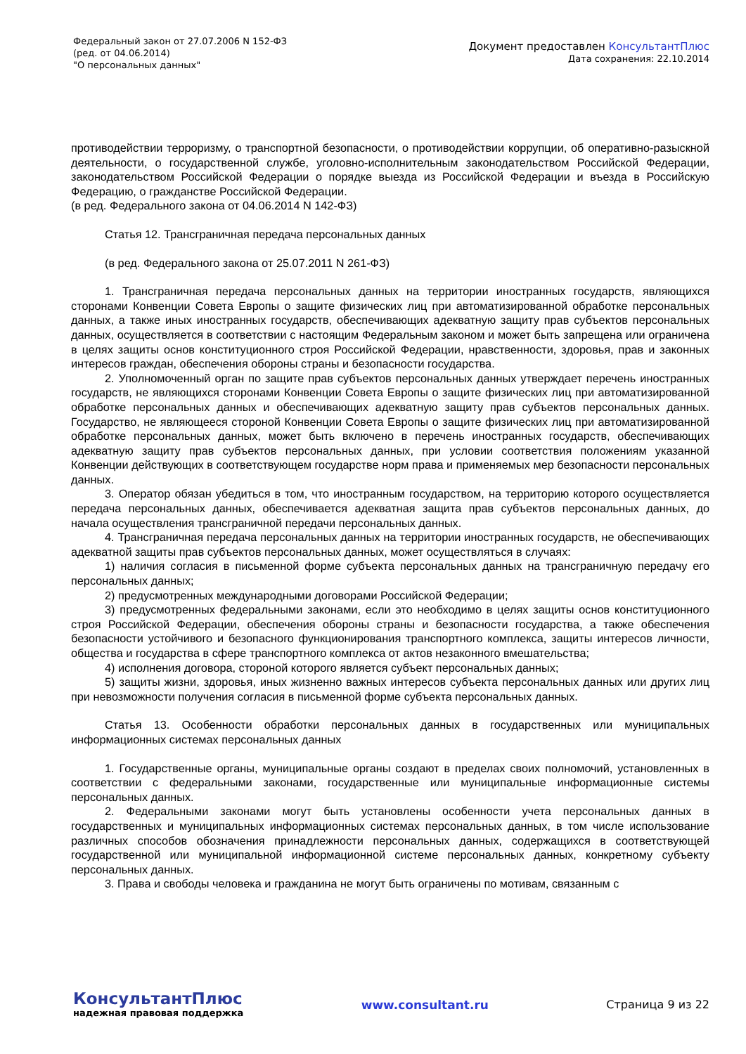Федеральный закон от 27.07.2006 N 152-ФЗ
(ред. от 04.06.2014)
"О персональных данных"
Документ предоставлен КонсультантПлюс
Дата сохранения: 22.10.2014
противодействии терроризму, о транспортной безопасности, о противодействии коррупции, об оперативно-разыскной деятельности, о государственной службе, уголовно-исполнительным законодательством Российской Федерации, законодательством Российской Федерации о порядке выезда из Российской Федерации и въезда в Российскую Федерацию, о гражданстве Российской Федерации.
(в ред. Федерального закона от 04.06.2014 N 142-ФЗ)
Статья 12. Трансграничная передача персональных данных
(в ред. Федерального закона от 25.07.2011 N 261-ФЗ)
1. Трансграничная передача персональных данных на территории иностранных государств, являющихся сторонами Конвенции Совета Европы о защите физических лиц при автоматизированной обработке персональных данных, а также иных иностранных государств, обеспечивающих адекватную защиту прав субъектов персональных данных, осуществляется в соответствии с настоящим Федеральным законом и может быть запрещена или ограничена в целях защиты основ конституционного строя Российской Федерации, нравственности, здоровья, прав и законных интересов граждан, обеспечения обороны страны и безопасности государства.
2. Уполномоченный орган по защите прав субъектов персональных данных утверждает перечень иностранных государств, не являющихся сторонами Конвенции Совета Европы о защите физических лиц при автоматизированной обработке персональных данных и обеспечивающих адекватную защиту прав субъектов персональных данных. Государство, не являющееся стороной Конвенции Совета Европы о защите физических лиц при автоматизированной обработке персональных данных, может быть включено в перечень иностранных государств, обеспечивающих адекватную защиту прав субъектов персональных данных, при условии соответствия положениям указанной Конвенции действующих в соответствующем государстве норм права и применяемых мер безопасности персональных данных.
3. Оператор обязан убедиться в том, что иностранным государством, на территорию которого осуществляется передача персональных данных, обеспечивается адекватная защита прав субъектов персональных данных, до начала осуществления трансграничной передачи персональных данных.
4. Трансграничная передача персональных данных на территории иностранных государств, не обеспечивающих адекватной защиты прав субъектов персональных данных, может осуществляться в случаях:
1) наличия согласия в письменной форме субъекта персональных данных на трансграничную передачу его персональных данных;
2) предусмотренных международными договорами Российской Федерации;
3) предусмотренных федеральными законами, если это необходимо в целях защиты основ конституционного строя Российской Федерации, обеспечения обороны страны и безопасности государства, а также обеспечения безопасности устойчивого и безопасного функционирования транспортного комплекса, защиты интересов личности, общества и государства в сфере транспортного комплекса от актов незаконного вмешательства;
4) исполнения договора, стороной которого является субъект персональных данных;
5) защиты жизни, здоровья, иных жизненно важных интересов субъекта персональных данных или других лиц при невозможности получения согласия в письменной форме субъекта персональных данных.
Статья 13. Особенности обработки персональных данных в государственных или муниципальных информационных системах персональных данных
1. Государственные органы, муниципальные органы создают в пределах своих полномочий, установленных в соответствии с федеральными законами, государственные или муниципальные информационные системы персональных данных.
2. Федеральными законами могут быть установлены особенности учета персональных данных в государственных и муниципальных информационных системах персональных данных, в том числе использование различных способов обозначения принадлежности персональных данных, содержащихся в соответствующей государственной или муниципальной информационной системе персональных данных, конкретному субъекту персональных данных.
3. Права и свободы человека и гражданина не могут быть ограничены по мотивам, связанным с
КонсультантПлюс
надежная правовая поддержка
www.consultant.ru Страница 9 из 22